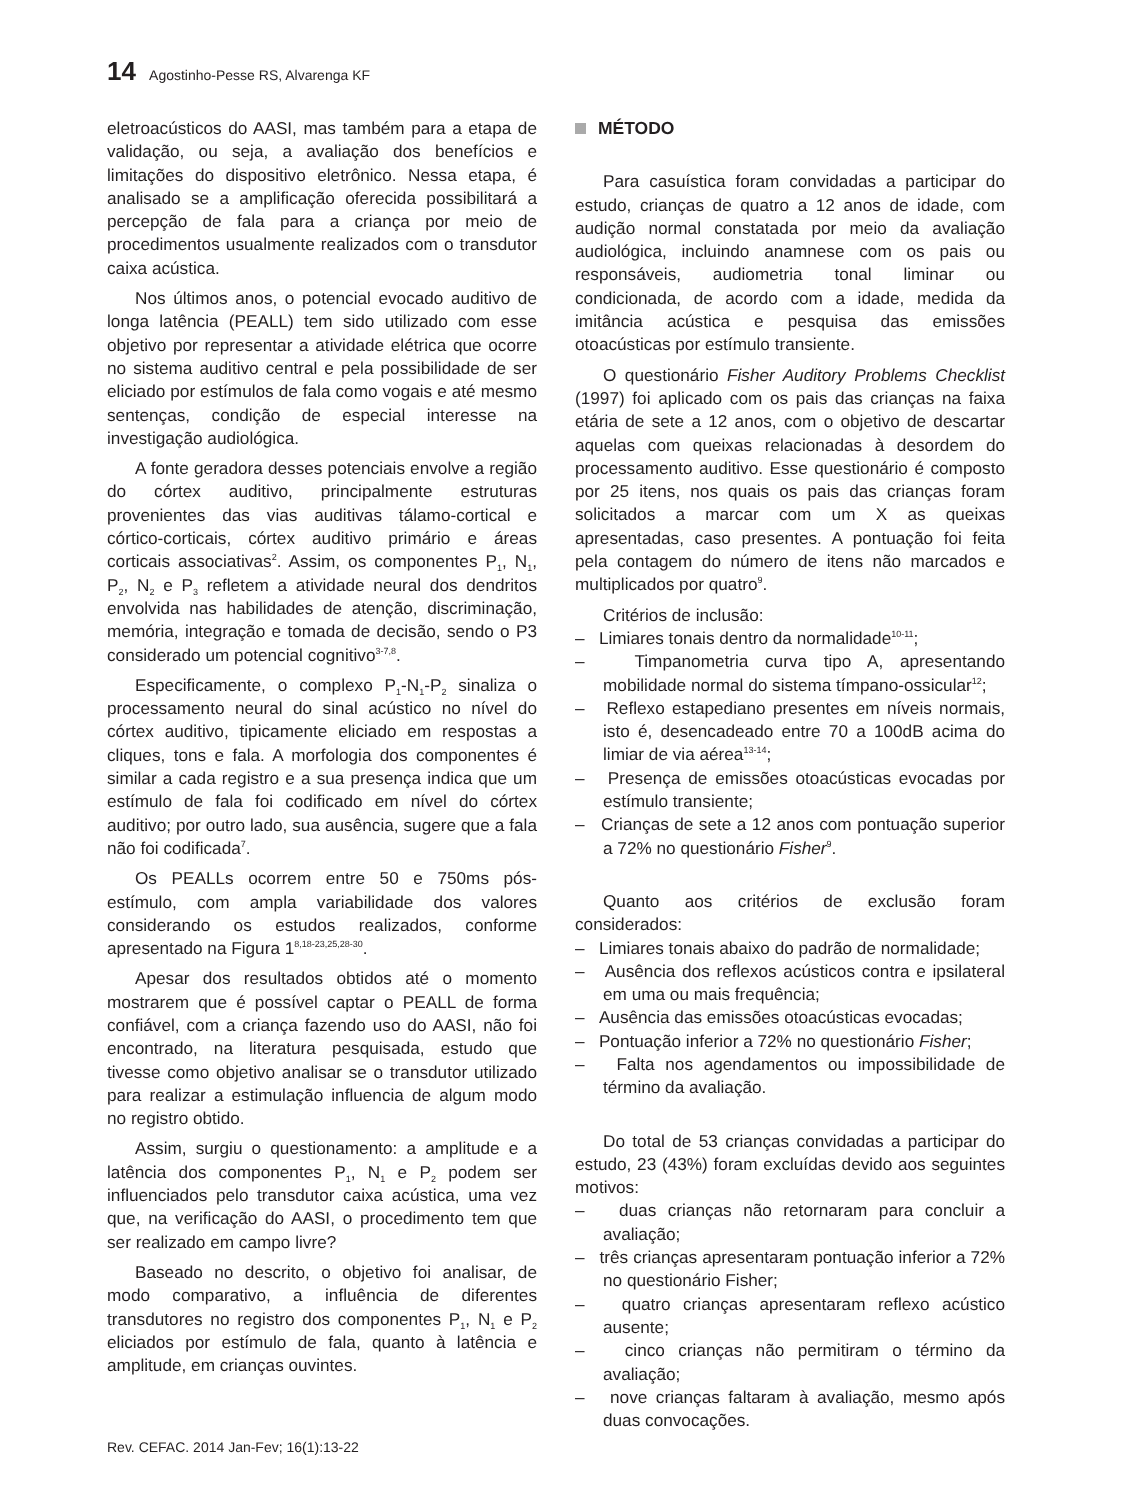14 Agostinho-Pesse RS, Alvarenga KF
eletroacústicos do AASI, mas também para a etapa de validação, ou seja, a avaliação dos benefícios e limitações do dispositivo eletrônico. Nessa etapa, é analisado se a amplificação oferecida possibilitará a percepção de fala para a criança por meio de procedimentos usualmente realizados com o transdutor caixa acústica.
Nos últimos anos, o potencial evocado auditivo de longa latência (PEALL) tem sido utilizado com esse objetivo por representar a atividade elétrica que ocorre no sistema auditivo central e pela possibilidade de ser eliciado por estímulos de fala como vogais e até mesmo sentenças, condição de especial interesse na investigação audiológica.
A fonte geradora desses potenciais envolve a região do córtex auditivo, principalmente estruturas provenientes das vias auditivas tálamo-cortical e córtico-corticais, córtex auditivo primário e áreas corticais associativas<sup>2</sup>. Assim, os componentes P<sub>1</sub>, N<sub>1</sub>, P<sub>2</sub>, N<sub>2</sub> e P<sub>3</sub> refletem a atividade neural dos dendritos envolvida nas habilidades de atenção, discriminação, memória, integração e tomada de decisão, sendo o P3 considerado um potencial cognitivo<sup>3-7,8</sup>.
Especificamente, o complexo P<sub>1</sub>-N<sub>1</sub>-P<sub>2</sub> sinaliza o processamento neural do sinal acústico no nível do córtex auditivo, tipicamente eliciado em respostas a cliques, tons e fala. A morfologia dos componentes é similar a cada registro e a sua presença indica que um estímulo de fala foi codificado em nível do córtex auditivo; por outro lado, sua ausência, sugere que a fala não foi codificada<sup>7</sup>.
Os PEALLs ocorrem entre 50 e 750ms pós-estímulo, com ampla variabilidade dos valores considerando os estudos realizados, conforme apresentado na Figura 1<sup>8,18-23,25,28-30</sup>.
Apesar dos resultados obtidos até o momento mostrarem que é possível captar o PEALL de forma confiável, com a criança fazendo uso do AASI, não foi encontrado, na literatura pesquisada, estudo que tivesse como objetivo analisar se o transdutor utilizado para realizar a estimulação influencia de algum modo no registro obtido.
Assim, surgiu o questionamento: a amplitude e a latência dos componentes P<sub>1</sub>, N<sub>1</sub> e P<sub>2</sub> podem ser influenciados pelo transdutor caixa acústica, uma vez que, na verificação do AASI, o procedimento tem que ser realizado em campo livre?
Baseado no descrito, o objetivo foi analisar, de modo comparativo, a influência de diferentes transdutores no registro dos componentes P<sub>1</sub>, N<sub>1</sub> e P<sub>2</sub> eliciados por estímulo de fala, quanto à latência e amplitude, em crianças ouvintes.
MÉTODO
Para casuística foram convidadas a participar do estudo, crianças de quatro a 12 anos de idade, com audição normal constatada por meio da avaliação audiológica, incluindo anamnese com os pais ou responsáveis, audiometria tonal liminar ou condicionada, de acordo com a idade, medida da imitância acústica e pesquisa das emissões otoacústicas por estímulo transiente.
O questionário Fisher Auditory Problems Checklist (1997) foi aplicado com os pais das crianças na faixa etária de sete a 12 anos, com o objetivo de descartar aquelas com queixas relacionadas à desordem do processamento auditivo. Esse questionário é composto por 25 itens, nos quais os pais das crianças foram solicitados a marcar com um X as queixas apresentadas, caso presentes. A pontuação foi feita pela contagem do número de itens não marcados e multiplicados por quatro<sup>9</sup>.
Critérios de inclusão:
– Limiares tonais dentro da normalidade<sup>10-11</sup>;
– Timpanometria curva tipo A, apresentando mobilidade normal do sistema tímpano-ossicular<sup>12</sup>;
– Reflexo estapediano presentes em níveis normais, isto é, desencadeado entre 70 a 100dB acima do limiar de via aérea<sup>13-14</sup>;
– Presença de emissões otoacústicas evocadas por estímulo transiente;
– Crianças de sete a 12 anos com pontuação superior a 72% no questionário Fisher<sup>9</sup>.
Quanto aos critérios de exclusão foram considerados:
– Limiares tonais abaixo do padrão de normalidade;
– Ausência dos reflexos acústicos contra e ipsilateral em uma ou mais frequência;
– Ausência das emissões otoacústicas evocadas;
– Pontuação inferior a 72% no questionário Fisher;
– Falta nos agendamentos ou impossibilidade de término da avaliação.
Do total de 53 crianças convidadas a participar do estudo, 23 (43%) foram excluídas devido aos seguintes motivos:
– duas crianças não retornaram para concluir a avaliação;
– três crianças apresentaram pontuação inferior a 72% no questionário Fisher;
– quatro crianças apresentaram reflexo acústico ausente;
– cinco crianças não permitiram o término da avaliação;
– nove crianças faltaram à avaliação, mesmo após duas convocações.
Rev. CEFAC. 2014 Jan-Fev; 16(1):13-22